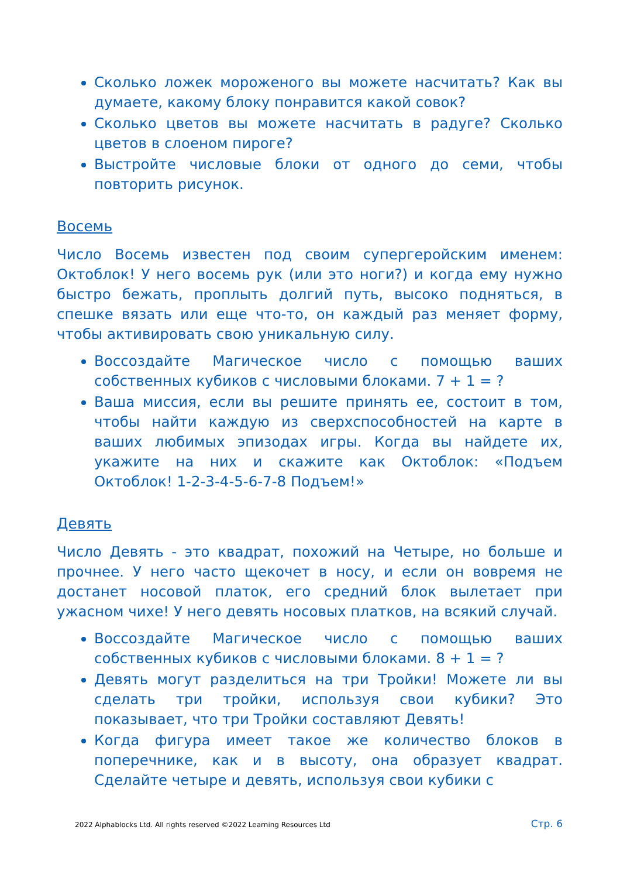Сколько ложек мороженого вы можете насчитать? Как вы думаете, какому блоку понравится какой совок?
Сколько цветов вы можете насчитать в радуге? Сколько цветов в слоеном пироге?
Выстройте числовые блоки от одного до семи, чтобы повторить рисунок.
Восемь
Число Восемь известен под своим супергеройским именем: Октоблок! У него восемь рук (или это ноги?) и когда ему нужно быстро бежать, проплыть долгий путь, высоко подняться, в спешке вязать или еще что-то, он каждый раз меняет форму, чтобы активировать свою уникальную силу.
Воссоздайте Магическое число с помощью ваших собственных кубиков с числовыми блоками. 7 + 1 = ?
Ваша миссия, если вы решите принять ее, состоит в том, чтобы найти каждую из сверхспособностей на карте в ваших любимых эпизодах игры. Когда вы найдете их, укажите на них и скажите как Октоблок: «Подъем Октоблок! 1-2-3-4-5-6-7-8 Подъем!»
Девять
Число Девять - это квадрат, похожий на Четыре, но больше и прочнее. У него часто щекочет в носу, и если он вовремя не достанет носовой платок, его средний блок вылетает при ужасном чихе! У него девять носовых платков, на всякий случай.
Воссоздайте Магическое число с помощью ваших собственных кубиков с числовыми блоками. 8 + 1 = ?
Девять могут разделиться на три Тройки! Можете ли вы сделать три тройки, используя свои кубики? Это показывает, что три Тройки составляют Девять!
Когда фигура имеет такое же количество блоков в поперечнике, как и в высоту, она образует квадрат. Сделайте четыре и девять, используя свои кубики с
2022 Alphablocks Ltd. All rights reserved ©2022 Learning Resources Ltd Стр. 6